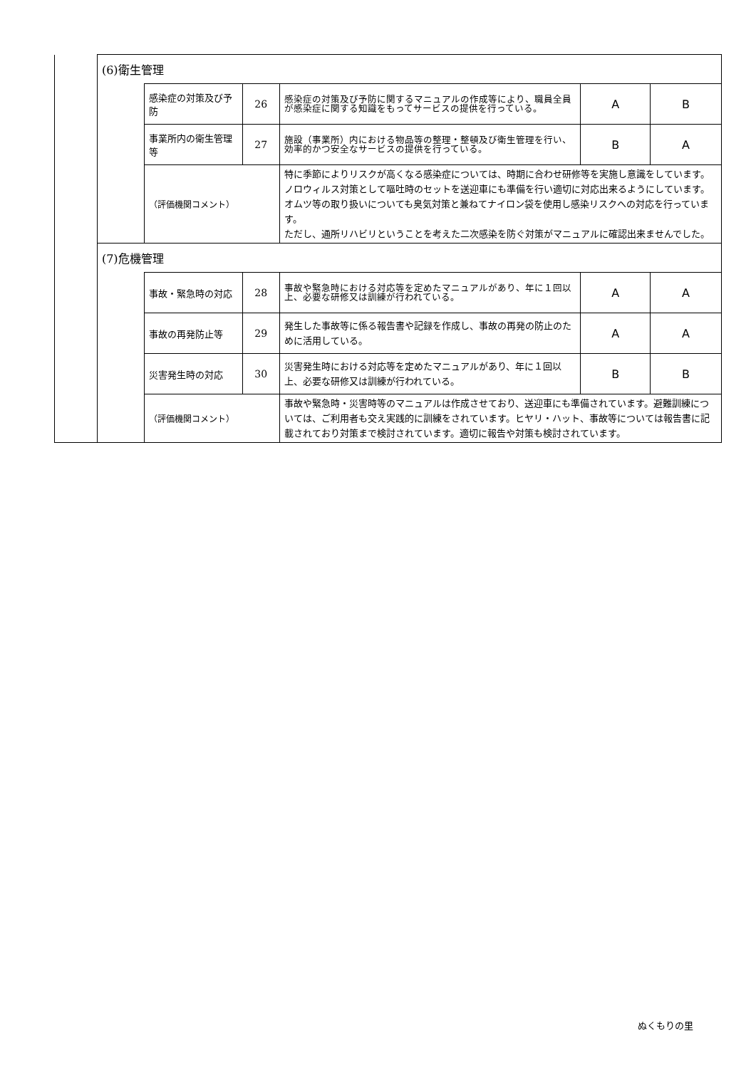| | (6)衛生管理 | | | | | |
| | | 感染症の対策及び予防 | 26 | 感染症の対策及び予防に関するマニュアルの作成等により、職員全員が感染症に関する知識をもってサービスの提供を行っている。 | A | B |
| | | 事業所内の衛生管理等 | 27 | 施設（事業所）内における物品等の整理・整頓及び衛生管理を行い、効率的かつ安全なサービスの提供を行っている。 | B | A |
| | | （評価機関コメント） | | 特に季節によりリスクが高くなる感染症については、時期に合わせ研修等を実施し意識をしています。ノロウィルス対策として嘔吐時のセットを送迎車にも準備を行い適切に対応出来るようにしています。オムツ等の取り扱いについても臭気対策と兼ねてナイロン袋を使用し感染リスクへの対応を行っています。 ただし、通所リハビリということを考えた二次感染を防ぐ対策がマニュアルに確認出来ませんでした。 | | |
| | (7)危機管理 | | | | | |
| | | 事故・緊急時の対応 | 28 | 事故や緊急時における対応等を定めたマニュアルがあり、年に１回以上、必要な研修又は訓練が行われている。 | A | A |
| | | 事故の再発防止等 | 29 | 発生した事故等に係る報告書や記録を作成し、事故の再発の防止のために活用している。 | A | A |
| | | 災害発生時の対応 | 30 | 災害発生時における対応等を定めたマニュアルがあり、年に１回以上、必要な研修又は訓練が行われている。 | B | B |
| | | （評価機関コメント） | | 事故や緊急時・災害時等のマニュアルは作成させており、送迎車にも準備されています。避難訓練については、ご利用者も交え実践的に訓練をされています。ヒヤリ・ハット、事故等については報告書に記載されており対策まで検討されています。適切に報告や対策も検討されています。 | | |
ぬくもりの里